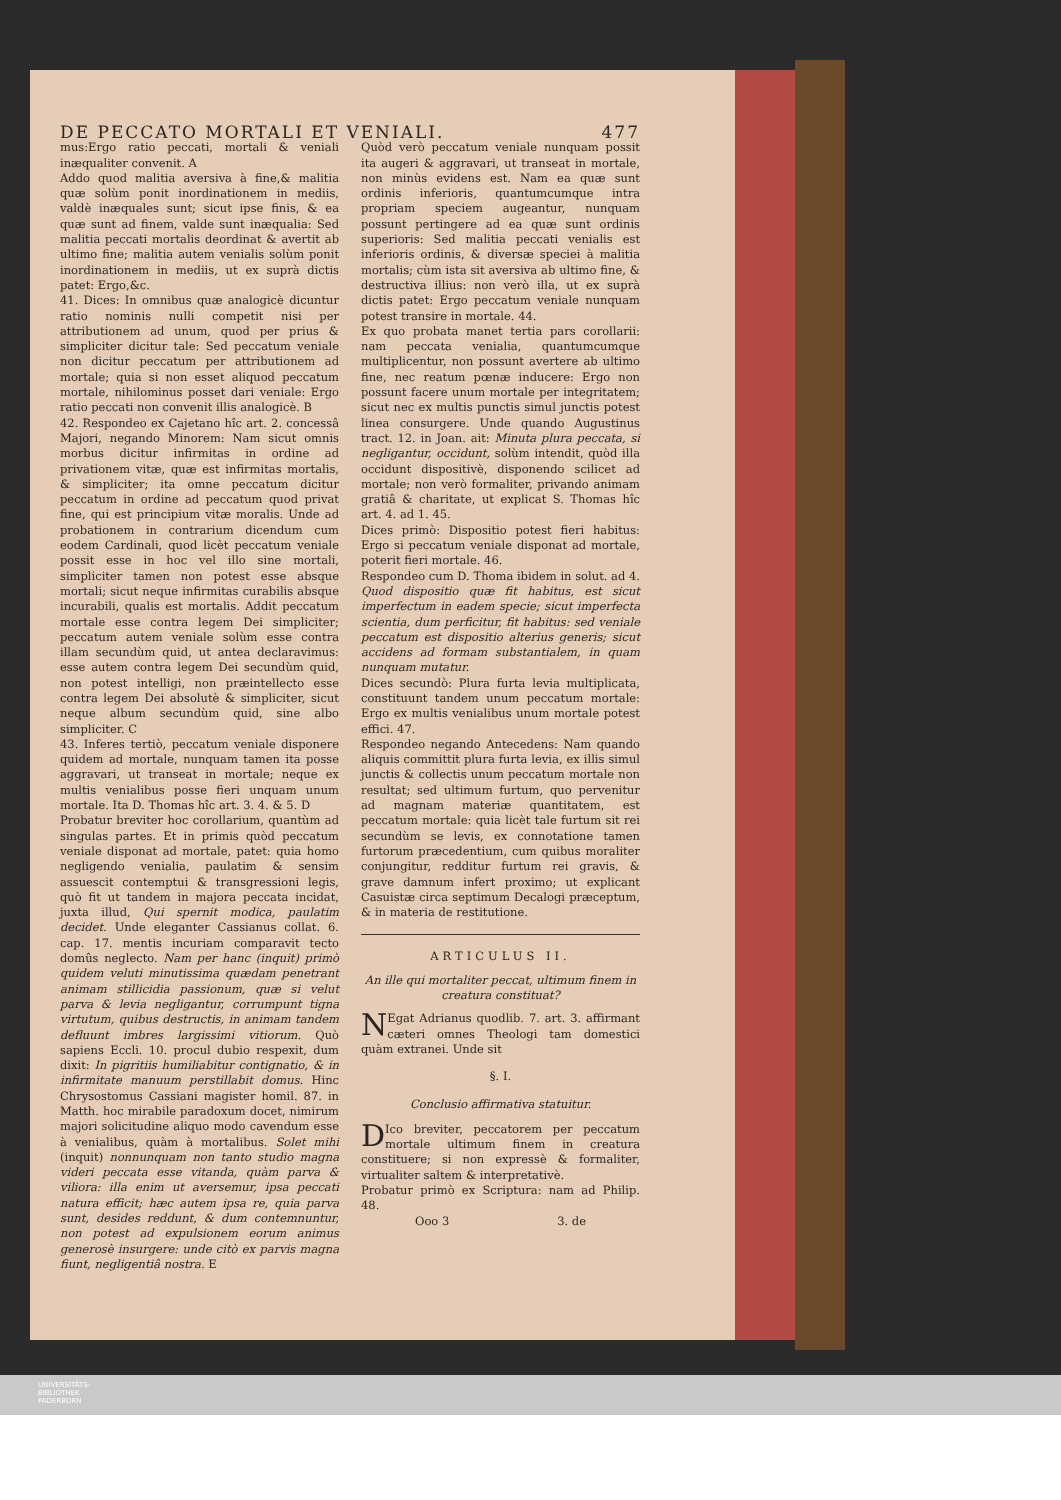DE PECCATO MORTALI ET VENIALI. 477
mus:Ergo ratio peccati, mortali & veniali inæqualiter convenit. A
Addo quod malitia aversiva à fine,& malitia quæ solùm ponit inordinationem in mediis, valdè inæquales sunt; sicut ipse finis, & ea quæ sunt ad finem, valde sunt inæqualia: Sed malitia peccati mortalis deordinat & avertit ab ultimo fine; malitia autem venialis solùm ponit inordinationem in mediis, ut ex suprà dictis patet: Ergo,&c.
41. Dices: In omnibus quæ analogicè dicuntur ratio nominis nulli competit nisi per attributionem ad unum, quod per prius & simpliciter dicitur tale: Sed peccatum veniale non dicitur peccatum per attributionem ad mortale; quia si non esset aliquod peccatum mortale, nihilominus posset dari veniale: Ergo ratio peccati non convenit illis analogicè. B
42. Respondeo ex Cajetano hîc art. 2. concessâ Majori, negando Minorem: Nam sicut omnis morbus dicitur infirmitas in ordine ad privationem vitæ, quæ est infirmitas mortalis, & simpliciter; ita omne peccatum dicitur peccatum in ordine ad peccatum quod privat fine, qui est principium vitæ moralis. Unde ad probationem in contrarium dicendum cum eodem Cardinali, quod licèt peccatum veniale possit esse in hoc vel illo sine mortali, simpliciter tamen non potest esse absque mortali; sicut neque infirmitas curabilis absque incurabili, qualis est mortalis. Addit peccatum mortale esse contra legem Dei simpliciter; peccatum autem veniale solùm esse contra illam secundùm quid, ut antea declaravimus: esse autem contra legem Dei secundùm quid, non potest intelligi, non præintellecto esse contra legem Dei absolutè & simpliciter, sicut neque album secundùm quid, sine albo simpliciter. C
43. Inferes tertiò, peccatum veniale disponere quidem ad mortale, nunquam tamen ita posse aggravari, ut transeat in mortale; neque ex multis venialibus posse fieri unquam unum mortale. Ita D. Thomas hîc art. 3. 4. & 5. D
Probatur breviter hoc corollarium, quantùm ad singulas partes. Et in primis quòd peccatum veniale disponat ad mortale, patet: quia homo negligendo venialia, paulatim & sensim assuescit contemptui & transgressioni legis, quò fit ut tandem in majora peccata incidat, juxta illud, Qui spernit modica, paulatim decidet. Unde eleganter Cassianus collat. 6. cap. 17. mentis incuriam comparavit tecto domûs neglecto. Nam per hanc (inquit) primò quidem veluti minutissima quædam penetrant animam stillicidia passionum, quæ si velut parva & levia negligantur, corrumpunt tigna virtutum, quibus destructis, in animam tandem defluunt imbres largissimi vitiorum. Quò sapiens Eccli. 10. procul dubio respexit, dum dixit: In pigritiis humiliabitur contignatio, & in infirmitate manuum perstillabit domus. Hinc Chrysostomus Cassiani magister homil. 87. in Matth. hoc mirabile paradoxum docet, nimirum majori solicitudine aliquo modo cavendum esse à venialibus, quàm à mortalibus. Solet mihi (inquit) nonnunquam non tanto studio magna videri peccata esse vitanda, quàm parva & viliora: illa enim ut aversemur, ipsa peccati natura efficit; hæc autem ipsa re, quia parva sunt, desides reddunt, & dum contemnuntur, non potest ad expulsionem eorum animus generosè insurgere: unde citò ex parvis magna fiunt, negligentiâ nostra. E
Quòd verò peccatum veniale nunquam possit ita augeri & aggravari, ut transeat in mortale, non minùs evidens est. Nam ea quæ sunt ordinis inferioris, quantumcumque intra propriam speciem augeantur, nunquam possunt pertingere ad ea quæ sunt ordinis superioris: Sed malitia peccati venialis est inferioris ordinis, & diversæ speciei à malitia mortalis; cùm ista sit aversiva ab ultimo fine, & destructiva illius: non verò illa, ut ex suprà dictis patet: Ergo peccatum veniale nunquam potest transire in mortale. 44.
Ex quo probata manet tertia pars corollarii: nam peccata venialia, quantumcumque multiplicentur, non possunt avertere ab ultimo fine, nec reatum pœnæ inducere: Ergo non possunt facere unum mortale per integritatem; sicut nec ex multis punctis simul junctis potest linea consurgere. Unde quando Augustinus tract. 12. in Joan. ait: Minuta plura peccata, si negligantur, occidunt, solùm intendit, quòd illa occidunt dispositivè, disponendo scilicet ad mortale; non verò formaliter, privando animam gratiâ & charitate, ut explicat S. Thomas hîc art. 4. ad 1. 45.
Dices primò: Dispositio potest fieri habitus: Ergo si peccatum veniale disponat ad mortale, poterit fieri mortale. 46.
Respondeo cum D. Thoma ibidem in solut. ad 4. Quod dispositio quæ fit habitus, est sicut imperfectum in eadem specie; sicut imperfecta scientia, dum perficitur, fit habitus: sed veniale peccatum est dispositio alterius generis; sicut accidens ad formam substantialem, in quam nunquam mutatur.
Dices secundò: Plura furta levia multiplicata, constituunt tandem unum peccatum mortale: Ergo ex multis venialibus unum mortale potest effici. 47.
Respondeo negando Antecedens: Nam quando aliquis committit plura furta levia, ex illis simul junctis & collectis unum peccatum mortale non resultat; sed ultimum furtum, quo pervenitur ad magnam materiæ quantitatem, est peccatum mortale: quia licèt tale furtum sit rei secundùm se levis, ex connotatione tamen furtorum præcedentium, cum quibus moraliter conjungitur, redditur furtum rei gravis, & grave damnum infert proximo; ut explicant Casuistæ circa septimum Decalogi præceptum, & in materia de restitutione.
ARTICULUS II.
An ille qui mortaliter peccat, ultimum finem in creatura constituat?
NEgat Adrianus quodlib. 7. art. 3. affirmant cæteri omnes Theologi tam domestici quàm extranei. Unde sit
§. I.
Conclusio affirmativa statuitur.
DIco breviter, peccatorem per peccatum mortale ultimum finem in creatura constituere; si non expressè & formaliter, virtualiter saltem & interpretativè.
Probatur primò ex Scriptura: nam ad Philip. 48.
Ooo 3 3. de
UNIVERSITÄTS-
BIBLIOTHEK
PADERBORN